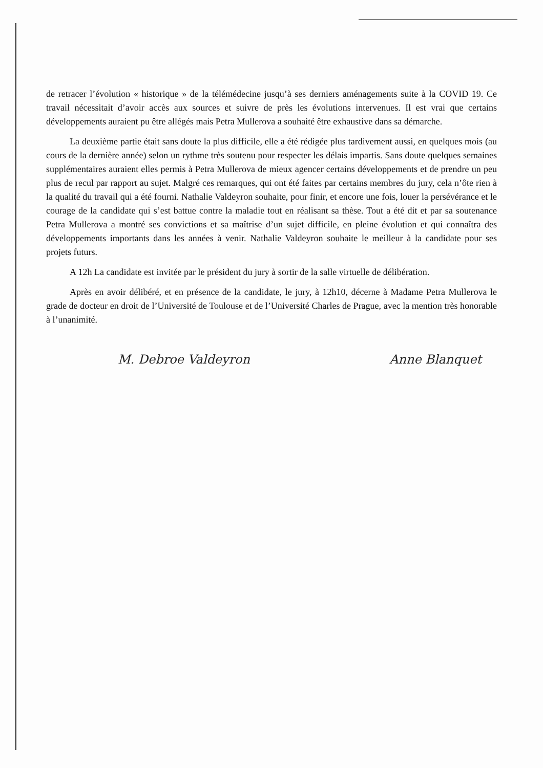de retracer l’évolution « historique » de la télémédecine jusqu’à ses derniers aménagements suite à la COVID 19. Ce travail nécessitait d’avoir accès aux sources et suivre de près les évolutions intervenues. Il est vrai que certains développements auraient pu être allégés mais Petra Mullerova a souhaité être exhaustive dans sa démarche.
La deuxième partie était sans doute la plus difficile, elle a été rédigée plus tardivement aussi, en quelques mois (au cours de la dernière année) selon un rythme très soutenu pour respecter les délais impartis. Sans doute quelques semaines supplémentaires auraient elles permis à Petra Mullerova de mieux agencer certains développements et de prendre un peu plus de recul par rapport au sujet. Malgré ces remarques, qui ont été faites par certains membres du jury, cela n’ôte rien à la qualité du travail qui a été fourni. Nathalie Valdeyron souhaite, pour finir, et encore une fois, louer la persévérance et le courage de la candidate qui s’est battue contre la maladie tout en réalisant sa thèse. Tout a été dit et par sa soutenance Petra Mullerova a montré ses convictions et sa maîtrise d’un sujet difficile, en pleine évolution et qui connaîtra des développements importants dans les années à venir. Nathalie Valdeyron souhaite le meilleur à la candidate pour ses projets futurs.
A 12h La candidate est invitée par le président du jury à sortir de la salle virtuelle de délibération.
Après en avoir délibéré, et en présence de la candidate, le jury, à 12h10, décerne à Madame Petra Mullerova le grade de docteur en droit de l’Université de Toulouse et de l’Université Charles de Prague, avec la mention très honorable à l’unanimité.
M. Debroe Valdeyron Anne Blanquet